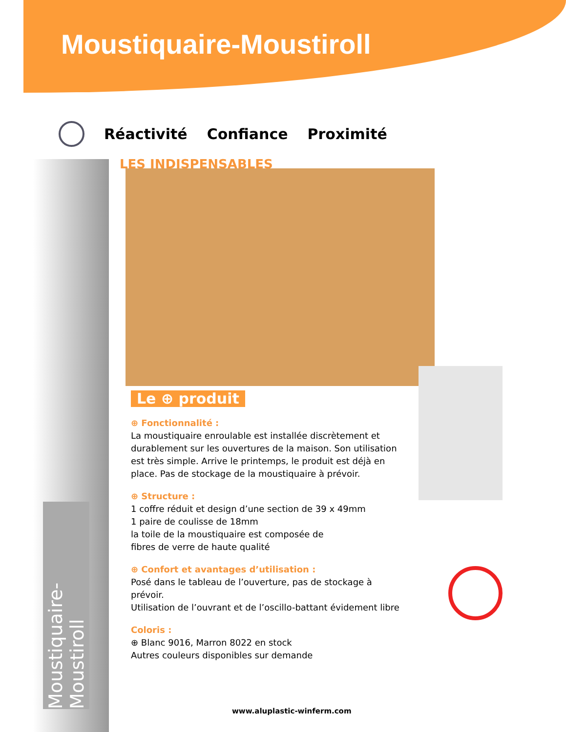Moustiquaire-Moustiroll
Réactivité Confiance Proximité
LES INDISPENSABLES
Moustiquaire-Moustiroll
Le ⊕ produit
⊕ Fonctionnalité :
La moustiquaire enroulable est installée discrètement et durablement sur les ouvertures de la maison. Son utilisation est très simple. Arrive le printemps, le produit est déjà en place. Pas de stockage de la moustiquaire à prévoir.
⊕ Structure :
1 coffre réduit et design d’une section de 39 x 49mm
1 paire de coulisse de 18mm
la toile de la moustiquaire est composée de
fibres de verre de haute qualité
⊕ Confort et avantages d’utilisation :
Posé dans le tableau de l’ouverture, pas de stockage à prévoir.
Utilisation de l’ouvrant et de l’oscillo-battant évidement libre
Coloris :
⊕ Blanc 9016, Marron 8022 en stock
Autres couleurs disponibles sur demande
www.aluplastic-winferm.com